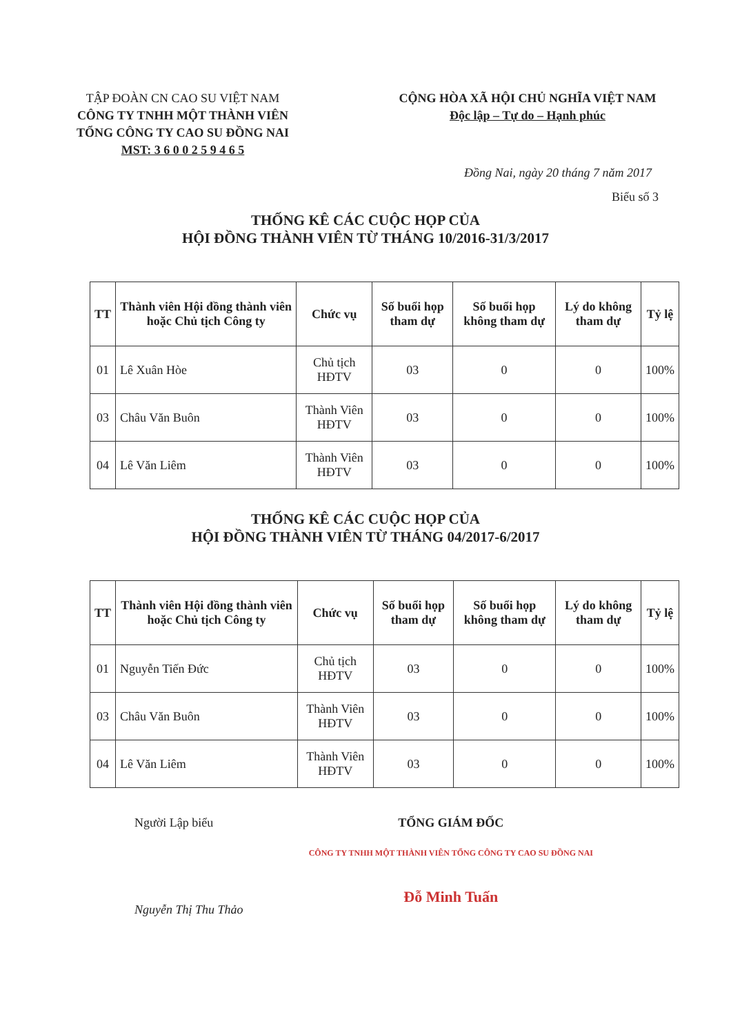TẬP ĐOÀN CN CAO SU VIỆT NAM
CÔNG TY TNHH MỘT THÀNH VIÊN
TỔNG CÔNG TY CAO SU ĐỒNG NAI
MST: 3 6 0 0 2 5 9 4 6 5
CỘNG HÒA XÃ HỘI CHỦ NGHĨA VIỆT NAM
Độc lập – Tự do – Hạnh phúc
Đồng Nai, ngày 20 tháng 7 năm 2017
Biểu số 3
THỐNG KÊ CÁC CUỘC HỌP CỦA
HỘI ĐỒNG THÀNH VIÊN TỪ THÁNG 10/2016-31/3/2017
| TT | Thành viên Hội đồng thành viên hoặc Chủ tịch Công ty | Chức vụ | Số buổi họp tham dự | Số buổi họp không tham dự | Lý do không tham dự | Tỷ lệ |
| --- | --- | --- | --- | --- | --- | --- |
| 01 | Lê Xuân Hòe | Chủ tịch HĐTV | 03 | 0 | 0 | 100% |
| 03 | Châu Văn Buôn | Thành Viên HĐTV | 03 | 0 | 0 | 100% |
| 04 | Lê Văn Liêm | Thành Viên HĐTV | 03 | 0 | 0 | 100% |
THỐNG KÊ CÁC CUỘC HỌP CỦA
HỘI ĐỒNG THÀNH VIÊN TỪ THÁNG 04/2017-6/2017
| TT | Thành viên Hội đồng thành viên hoặc Chủ tịch Công ty | Chức vụ | Số buổi họp tham dự | Số buổi họp không tham dự | Lý do không tham dự | Tỷ lệ |
| --- | --- | --- | --- | --- | --- | --- |
| 01 | Nguyễn Tiến Đức | Chủ tịch HĐTV | 03 | 0 | 0 | 100% |
| 03 | Châu Văn Buôn | Thành Viên HĐTV | 03 | 0 | 0 | 100% |
| 04 | Lê Văn Liêm | Thành Viên HĐTV | 03 | 0 | 0 | 100% |
Người Lập biểu
Nguyễn Thị Thu Thảo
TỔNG GIÁM ĐỐC
CÔNG TY TNHH MỘT THÀNH VIÊN TỔNG CÔNG TY CAO SU ĐỒNG NAI
Đỗ Minh Tuấn